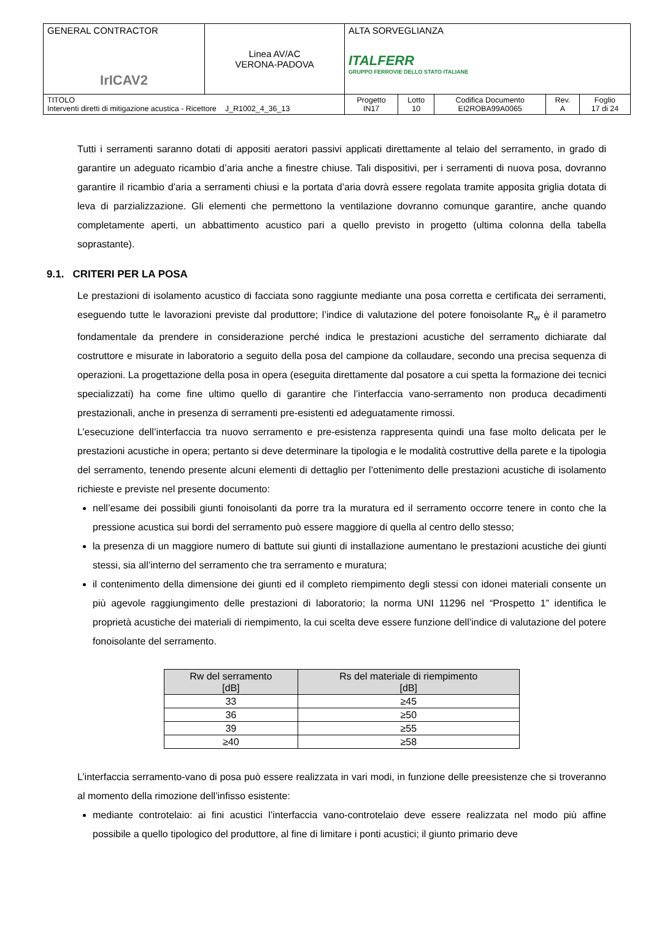| GENERAL CONTRACTOR IrICAV2 | Linea AV/AC VERONA-PADOVA | ALTA SORVEGLIANZA ITALFERR GRUPPO FERROVIE DELLO STATO ITALIANE | | | | |
| TITOLO Interventi diretti di mitigazione acustica - Ricettore J_R1002_4_36_13 | | Progetto IN17 | Lotto 10 | Codifica Documento EI2ROBA99A0065 | Rev. A | Foglio 17 di 24 |
Tutti i serramenti saranno dotati di appositi aeratori passivi applicati direttamente al telaio del serramento, in grado di garantire un adeguato ricambio d’aria anche a finestre chiuse. Tali dispositivi, per i serramenti di nuova posa, dovranno garantire il ricambio d’aria a serramenti chiusi e la portata d’aria dovrà essere regolata tramite apposita griglia dotata di leva di parzializzazione. Gli elementi che permettono la ventilazione dovranno comunque garantire, anche quando completamente aperti, un abbattimento acustico pari a quello previsto in progetto (ultima colonna della tabella soprastante).
9.1. CRITERI PER LA POSA
Le prestazioni di isolamento acustico di facciata sono raggiunte mediante una posa corretta e certificata dei serramenti, eseguendo tutte le lavorazioni previste dal produttore; l’indice di valutazione del potere fonoisolante R<sub>w</sub> è il parametro fondamentale da prendere in considerazione perché indica le prestazioni acustiche del serramento dichiarate dal costruttore e misurate in laboratorio a seguito della posa del campione da collaudare, secondo una precisa sequenza di operazioni. La progettazione della posa in opera (eseguita direttamente dal posatore a cui spetta la formazione dei tecnici specializzati) ha come fine ultimo quello di garantire che l’interfaccia vano-serramento non produca decadimenti prestazionali, anche in presenza di serramenti pre-esistenti ed adeguatamente rimossi.
L’esecuzione dell’interfaccia tra nuovo serramento e pre-esistenza rappresenta quindi una fase molto delicata per le prestazioni acustiche in opera; pertanto si deve determinare la tipologia e le modalità costruttive della parete e la tipologia del serramento, tenendo presente alcuni elementi di dettaglio per l’ottenimento delle prestazioni acustiche di isolamento richieste e previste nel presente documento:
nell’esame dei possibili giunti fonoisolanti da porre tra la muratura ed il serramento occorre tenere in conto che la pressione acustica sui bordi del serramento può essere maggiore di quella al centro dello stesso;
la presenza di un maggiore numero di battute sui giunti di installazione aumentano le prestazioni acustiche dei giunti stessi, sia all’interno del serramento che tra serramento e muratura;
il contenimento della dimensione dei giunti ed il completo riempimento degli stessi con idonei materiali consente un più agevole raggiungimento delle prestazioni di laboratorio; la norma UNI 11296 nel “Prospetto 1” identifica le proprietà acustiche dei materiali di riempimento, la cui scelta deve essere funzione dell’indice di valutazione del potere fonoisolante del serramento.
| Rw del serramento [dB] | Rs del materiale di riempimento [dB] |
| --- | --- |
| 33 | ≥45 |
| 36 | ≥50 |
| 39 | ≥55 |
| ≥40 | ≥58 |
L’interfaccia serramento-vano di posa può essere realizzata in vari modi, in funzione delle preesistenze che si troveranno al momento della rimozione dell’infisso esistente:
mediante controtelaio: ai fini acustici l’interfaccia vano-controtelaio deve essere realizzata nel modo più affine possibile a quello tipologico del produttore, al fine di limitare i ponti acustici; il giunto primario deve